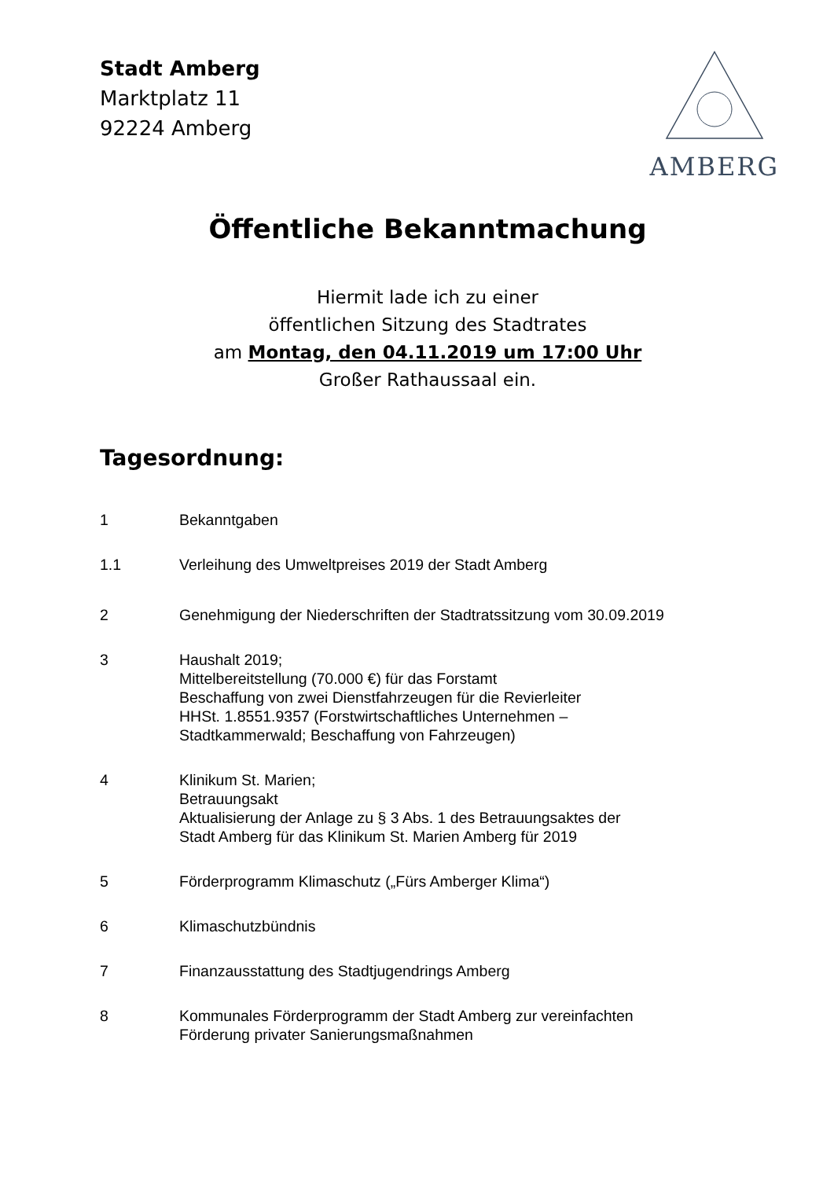Stadt Amberg
Marktplatz 11
92224 Amberg
AMBERG
Öffentliche Bekanntmachung
Hiermit lade ich zu einer
öffentlichen Sitzung des Stadtrates
am Montag, den 04.11.2019 um 17:00 Uhr
Großer Rathaussaal ein.
Tagesordnung:
1 Bekanntgaben
1.1 Verleihung des Umweltpreises 2019 der Stadt Amberg
2 Genehmigung der Niederschriften der Stadtratssitzung vom 30.09.2019
3 Haushalt 2019;
Mittelbereitstellung (70.000 €) für das Forstamt
Beschaffung von zwei Dienstfahrzeugen für die Revierleiter
HHSt. 1.8551.9357 (Forstwirtschaftliches Unternehmen –
Stadtkammerwald; Beschaffung von Fahrzeugen)
4 Klinikum St. Marien;
Betrauungsakt
Aktualisierung der Anlage zu § 3 Abs. 1 des Betrauungsaktes der
Stadt Amberg für das Klinikum St. Marien Amberg für 2019
5 Förderprogramm Klimaschutz („Fürs Amberger Klima“)
6 Klimaschutzbündnis
7 Finanzausstattung des Stadtjugendrings Amberg
8 Kommunales Förderprogramm der Stadt Amberg zur vereinfachten
Förderung privater Sanierungsmaßnahmen